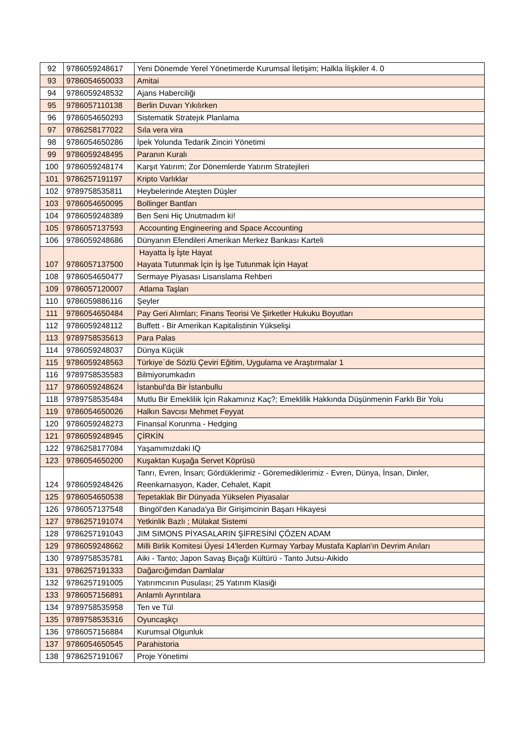| 92 | 9786059248617 | Yeni Dönemde Yerel Yönetimerde Kurumsal İletişim; Halkla İlişkiler 4. 0 |
| 93 | 9786054650033 | Amitai |
| 94 | 9786059248532 | Ajans Haberciliği |
| 95 | 9786057110138 | Berlin Duvarı Yıkılırken |
| 96 | 9786054650293 | Sistematik Stratejık Planlama |
| 97 | 9786258177022 | Sıla vera vira |
| 98 | 9786054650286 | İpek Yolunda Tedarik Zinciri Yönetimi |
| 99 | 9786059248495 | Paranın Kuralı |
| 100 | 9786059248174 | Karşıt Yatırım; Zor Dönemlerde Yatırım Stratejileri |
| 101 | 9786257191197 | Kripto Varlıklar |
| 102 | 9789758535811 | Heybelerinde Ateşten Düşler |
| 103 | 9786054650095 | Bollinger Bantları |
| 104 | 9786059248389 | Ben Seni Hiç Unutmadım ki! |
| 105 | 9786057137593 | Accounting Engineering and Space Accounting |
| 106 | 9786059248686 | Dünyanın Efendileri Amerikan Merkez Bankası Karteli |
| 107 | 9786057137500 | Hayatta İş İşte Hayat Hayata Tutunmak İçin İş İşe Tutunmak İçin Hayat |
| 108 | 9786054650477 | Sermaye Piyasası Lisanslama Rehberi |
| 109 | 9786057120007 | Atlama Taşları |
| 110 | 9786059886116 | Şeyler |
| 111 | 9786054650484 | Pay Geri Alımları; Finans Teorisi Ve Şirketler Hukuku Boyutları |
| 112 | 9786059248112 | Buffett - Bir Amerikan Kapitalistinin Yükselişi |
| 113 | 9789758535613 | Para Palas |
| 114 | 9786059248037 | Dünya Küçük |
| 115 | 9786059248563 | Türkiye`de Sözlü Çeviri Eğitim, Uygulama ve Araştırmalar 1 |
| 116 | 9789758535583 | Bilmiyorumkadın |
| 117 | 9786059248624 | İstanbul'da Bir İstanbullu |
| 118 | 9789758535484 | Mutlu Bir Emeklilik İçin Rakamınız Kaç?; Emeklilik Hakkında Düşünmenin Farklı Bir Yolu |
| 119 | 9786054650026 | Halkın Savcısı Mehmet Feyyat |
| 120 | 9786059248273 | Finansal Korunma - Hedging |
| 121 | 9786059248945 | ÇİRKİN |
| 122 | 9786258177084 | Yaşamımızdaki IQ |
| 123 | 9786054650200 | Kuşaktan Kuşağa Servet Köprüsü |
| 124 | 9786059248426 | Tanrı, Evren, İnsan; Gördüklerimiz - Göremediklerimiz - Evren, Dünya, İnsan, Dinler, Reenkarnasyon, Kader, Cehalet, Kapit |
| 125 | 9786054650538 | Tepetaklak Bir Dünyada Yükselen Piyasalar |
| 126 | 9786057137548 | Bingöl'den Kanada'ya Bir Girişimcinin Başarı Hikayesi |
| 127 | 9786257191074 | Yetkinlik Bazlı ; Mülakat Sistemi |
| 128 | 9786257191043 | JIM SIMONS PİYASALARIN ŞİFRESİNİ ÇÖZEN ADAM |
| 129 | 9786059248662 | Milli Birlik Komitesi Üyesi 14'lerden Kurmay Yarbay Mustafa Kaplan'ın Devrim Anıları |
| 130 | 9789758535781 | Aiki - Tanto; Japon Savaş Bıçağı Kültürü - Tanto Jutsu-Aikido |
| 131 | 9786257191333 | Dağarcığımdan Damlalar |
| 132 | 9786257191005 | Yatırımcının Pusulası; 25 Yatırım Klasiği |
| 133 | 9786057156891 | Anlamlı Ayrıntılara |
| 134 | 9789758535958 | Ten ve Tül |
| 135 | 9789758535316 | Oyuncaşkçı |
| 136 | 9786057156884 | Kurumsal Olgunluk |
| 137 | 9786054650545 | Parahistoria |
| 138 | 9786257191067 | Proje Yönetimi |